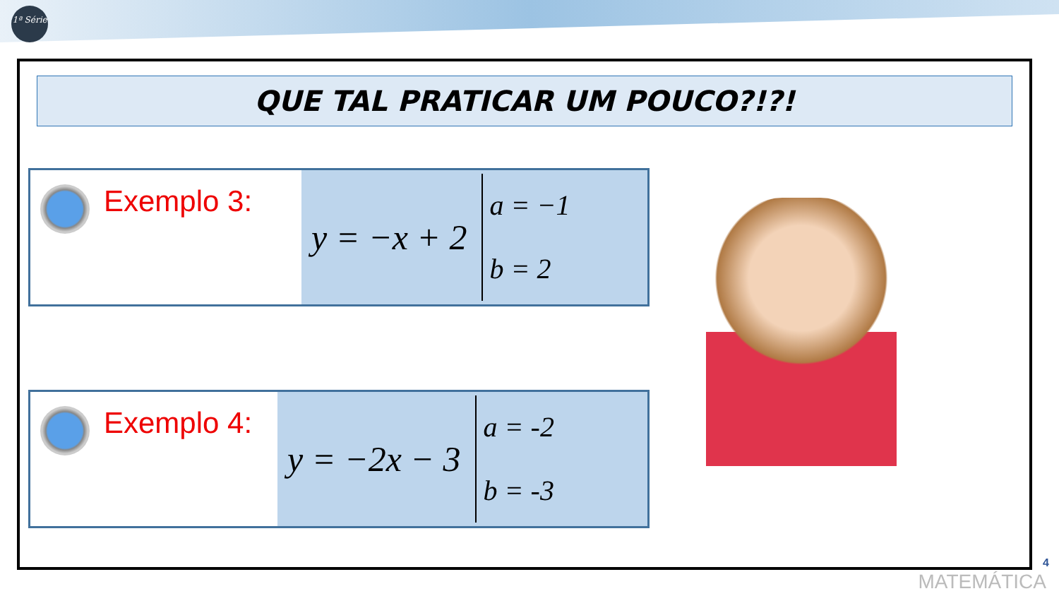1ª Série
QUE TAL PRATICAR UM POUCO?!?!
Exemplo 3:
y = −x + 2
a = −1
b = 2
Exemplo 4:
y = −2x − 3
a = -2
b = -3
4
MATEMÁTICA